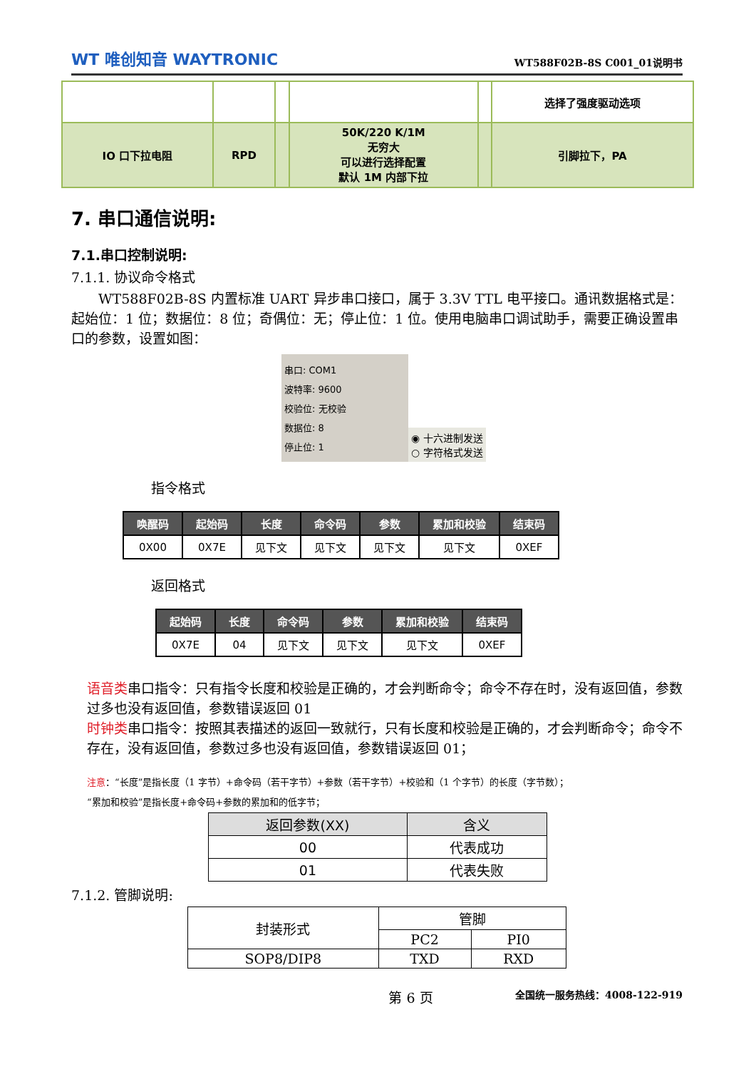WT 唯创知音 WAYTRONIC WT588F02B-8S C001_01说明书
| | | | | | 选择了强度驱动选项 |
| IO 口下拉电阻 | RPD | | 50K/220 K/1M 无穷大 可以进行选择配置 默认 1M 内部下拉 | | 引脚拉下，PA |
7. 串口通信说明:
7.1.串口控制说明:
7.1.1. 协议命令格式
  WT588F02B-8S 内置标准 UART 异步串口接口，属于 3.3V TTL 电平接口。通讯数据格式是：起始位：1 位；数据位：8 位；奇偶位：无；停止位：1 位。使用电脑串口调试助手，需要正确设置串口的参数，设置如图：
串口: COM1
波特率: 9600
校验位: 无校验
数据位: 8
停止位: 1
◉ 十六进制发送
○ 字符格式发送
指令格式
| 唤醒码 | 起始码 | 长度 | 命令码 | 参数 | 累加和校验 | 结束码 |
| --- | --- | --- | --- | --- | --- | --- |
| 0X00 | 0X7E | 见下文 | 见下文 | 见下文 | 见下文 | 0XEF |
返回格式
| 起始码 | 长度 | 命令码 | 参数 | 累加和校验 | 结束码 |
| --- | --- | --- | --- | --- | --- |
| 0X7E | 04 | 见下文 | 见下文 | 见下文 | 0XEF |
语音类串口指令：只有指令长度和校验是正确的，才会判断命令；命令不存在时，没有返回值，参数过多也没有返回值，参数错误返回 01
时钟类串口指令：按照其表描述的返回一致就行，只有长度和校验是正确的，才会判断命令；命令不存在，没有返回值，参数过多也没有返回值，参数错误返回 01；
注意：“长度”是指长度（1 字节）+命令码（若干字节）+参数（若干字节）+校验和（1 个字节）的长度（字节数）；
“累加和校验”是指长度+命令码+参数的累加和的低字节；
| 返回参数(XX) | 含义 |
| --- | --- |
| 00 | 代表成功 |
| 01 | 代表失败 |
7.1.2. 管脚说明:
| 封装形式 | 管脚 | |
| | PC2 | PI0 |
| SOP8/DIP8 | TXD | RXD |
第 6 页 全国统一服务热线：4008-122-919